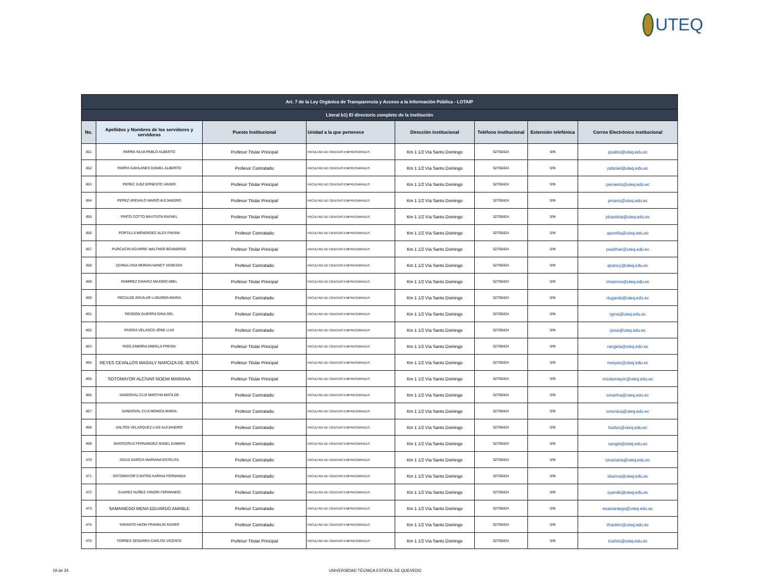UTEQ
| Art. 7 de la Ley Orgánica de Transparencia y Acceso a la Información Pública - LOTAIP | | | | | | | |
| --- | --- | --- | --- | --- | --- | --- | --- |
| Literal b1) El directorio completo de la institución | | | | | | | |
| No. | Apellidos y Nombres de los servidores y servidoras | Puesto Institucional | Unidad a la que pertenece | Dirección institucional | Teléfono institucional | Extensión telefónica | Correo Electrónico institucional |
| 451 | PARRA SILVA PABLO ALBERTO | Profesor Titular Principal | FACULTAD DE CIENCIAS EMPRESARIALES | Km 1 1/2 Vía Santo Domingo | 52760424 | S/N | ppablo@uteq.edu.ec |
| 452 | PARRA GAVILANES DANIEL ALBERTO | Profesor Contratado | FACULTAD DE CIENCIAS EMPRESARIALES | Km 1 1/2 Vía Santo Domingo | 52760424 | S/N | pdaniel@uteq.edu.ec |
| 453 | PEREZ JUEZ ERNESTO JAVIER | Profesor Titular Principal | FACULTAD DE CIENCIAS EMPRESARIALES | Km 1 1/2 Vía Santo Domingo | 52760424 | S/N | pernesto@uteq.edu.ec |
| 454 | PEREZ AREVALO MARIO ALEJANDRO | Profesor Titular Principal | FACULTAD DE CIENCIAS EMPRESARIALES | Km 1 1/2 Vía Santo Domingo | 52760424 | S/N | pmario@uteq.edu.ec |
| 455 | PINTO COTTO BAUTISTA RAFAEL | Profesor Titular Principal | FACULTAD DE CIENCIAS EMPRESARIALES | Km 1 1/2 Vía Santo Domingo | 52760424 | S/N | pbautista@uteq.edu.ec |
| 456 | PORTILLA MENENDEZ ALEX FAVIAN | Profesor Contratado | FACULTAD DE CIENCIAS EMPRESARIALES | Km 1 1/2 Vía Santo Domingo | 52760424 | S/N | aportilla@uteq.edu.ec |
| 457 | PURCACHI AGUIRRE WALTHER BOANERGE | Profesor Titular Principal | FACULTAD DE CIENCIAS EMPRESARIALES | Km 1 1/2 Vía Santo Domingo | 52760424 | S/N | pwalther@uteq.edu.ec |
| 458 | QUINALUISA MORAN NANCY VANESSA | Profesor Contratado | FACULTAD DE CIENCIAS EMPRESARIALES | Km 1 1/2 Vía Santo Domingo | 52760424 | S/N | qnancy@uteq.edu.ec |
| 459 | RAMIREZ CHAVEZ MAXIMO ABEL | Profesor Titular Principal | FACULTAD DE CIENCIAS EMPRESARIALES | Km 1 1/2 Vía Santo Domingo | 52760424 | S/N | rmaximo@uteq.edu.ec |
| 460 | RECALDE AGUILAR LUGARDA MARIA | Profesor Contratado | FACULTAD DE CIENCIAS EMPRESARIALES | Km 1 1/2 Vía Santo Domingo | 52760424 | S/N | rlugarda@uteq.edu.ec |
| 461 | RENDON GUERRA GINA DEL | Profesor Contratado | FACULTAD DE CIENCIAS EMPRESARIALES | Km 1 1/2 Vía Santo Domingo | 52760424 | S/N | rgina@uteq.edu.ec |
| 462 | RIVERA VELASCO JOSE LUIS | Profesor Contratado | FACULTAD DE CIENCIAS EMPRESARIALES | Km 1 1/2 Vía Santo Domingo | 52760424 | S/N | rjose@uteq.edu.ec |
| 463 | RIZO ZAMORA ANGELA FRESIA | Profesor Titular Principal | FACULTAD DE CIENCIAS EMPRESARIALES | Km 1 1/2 Vía Santo Domingo | 52760424 | S/N | rangela@uteq.edu.ec |
| 464 | REYES CEVALLOS MAGALY NARCIZA DE JESÚS | Profesor Titular Principal | FACULTAD DE CIENCIAS EMPRESARIALES | Km 1 1/2 Vía Santo Domingo | 52760424 | S/N | mreyes@uteq.edu.ec |
| 465 | SOTOMAYOR ALCÍVAR NOEMI MARIANA | Profesor Titular Principal | FACULTAD DE CIENCIAS EMPRESARIALES | Km 1 1/2 Vía Santo Domingo | 52760424 | S/N | msotomayor@uteq.edu.ec |
| 466 | SANDOVAL CUJI MARTHA MATILDE | Profesor Contratado | FACULTAD DE CIENCIAS EMPRESARIALES | Km 1 1/2 Vía Santo Domingo | 52760424 | S/N | smartha@uteq.edu.ec |
| 467 | SANDOVAL CUJI MONICA MARIA | Profesor Contratado | FACULTAD DE CIENCIAS EMPRESARIALES | Km 1 1/2 Vía Santo Domingo | 52760424 | S/N | smonica@uteq.edu.ec |
| 468 | SALTOS VELASQUEZ LUIS ALEJANDRO | Profesor Contratado | FACULTAD DE CIENCIAS EMPRESARIALES | Km 1 1/2 Vía Santo Domingo | 52760424 | S/N | lsaltos@uteq.edu.ec |
| 469 | SANTACRUZ FERNANDEZ ANGEL DAMIAN | Profesor Contratado | FACULTAD DE CIENCIAS EMPRESARIALES | Km 1 1/2 Vía Santo Domingo | 52760424 | S/N | sangel@uteq.edu.ec |
| 470 | SOLIS GARCIA MARIANA ESTELITA | Profesor Contratado | FACULTAD DE CIENCIAS EMPRESARIALES | Km 1 1/2 Vía Santo Domingo | 52760424 | S/N | smariana@uteq.edu.ec |
| 471 | SOTOMAYOR CANTOS KARINA FERNANDA | Profesor Contratado | FACULTAD DE CIENCIAS EMPRESARIALES | Km 1 1/2 Vía Santo Domingo | 52760424 | S/N | skarina@uteq.edu.ec |
| 472 | SUAREZ NUÑEZ YANDRI FERNANDO | Profesor Contratado | FACULTAD DE CIENCIAS EMPRESARIALES | Km 1 1/2 Vía Santo Domingo | 52760424 | S/N | syandri@uteq.edu.ec |
| 473 | SAMANIEGO MENA EDUARDO AMABLE | Profesor Contratado | FACULTAD DE CIENCIAS EMPRESARIALES | Km 1 1/2 Vía Santo Domingo | 52760424 | S/N | esamaniego@uteq.edu.ec |
| 474 | TARANTO HAON FRANKLIN XAVIER | Profesor Contratado | FACULTAD DE CIENCIAS EMPRESARIALES | Km 1 1/2 Vía Santo Domingo | 52760424 | S/N | tfranklin@uteq.edu.ec |
| 475 | TORRES SEGARRA CARLOS VICENTE | Profesor Titular Principal | FACULTAD DE CIENCIAS EMPRESARIALES | Km 1 1/2 Vía Santo Domingo | 52760424 | S/N | tcarlos@uteq.edu.ec |
19 de 24 UNIVERSIDAD TÉCNICA ESTATAL DE QUEVEDO